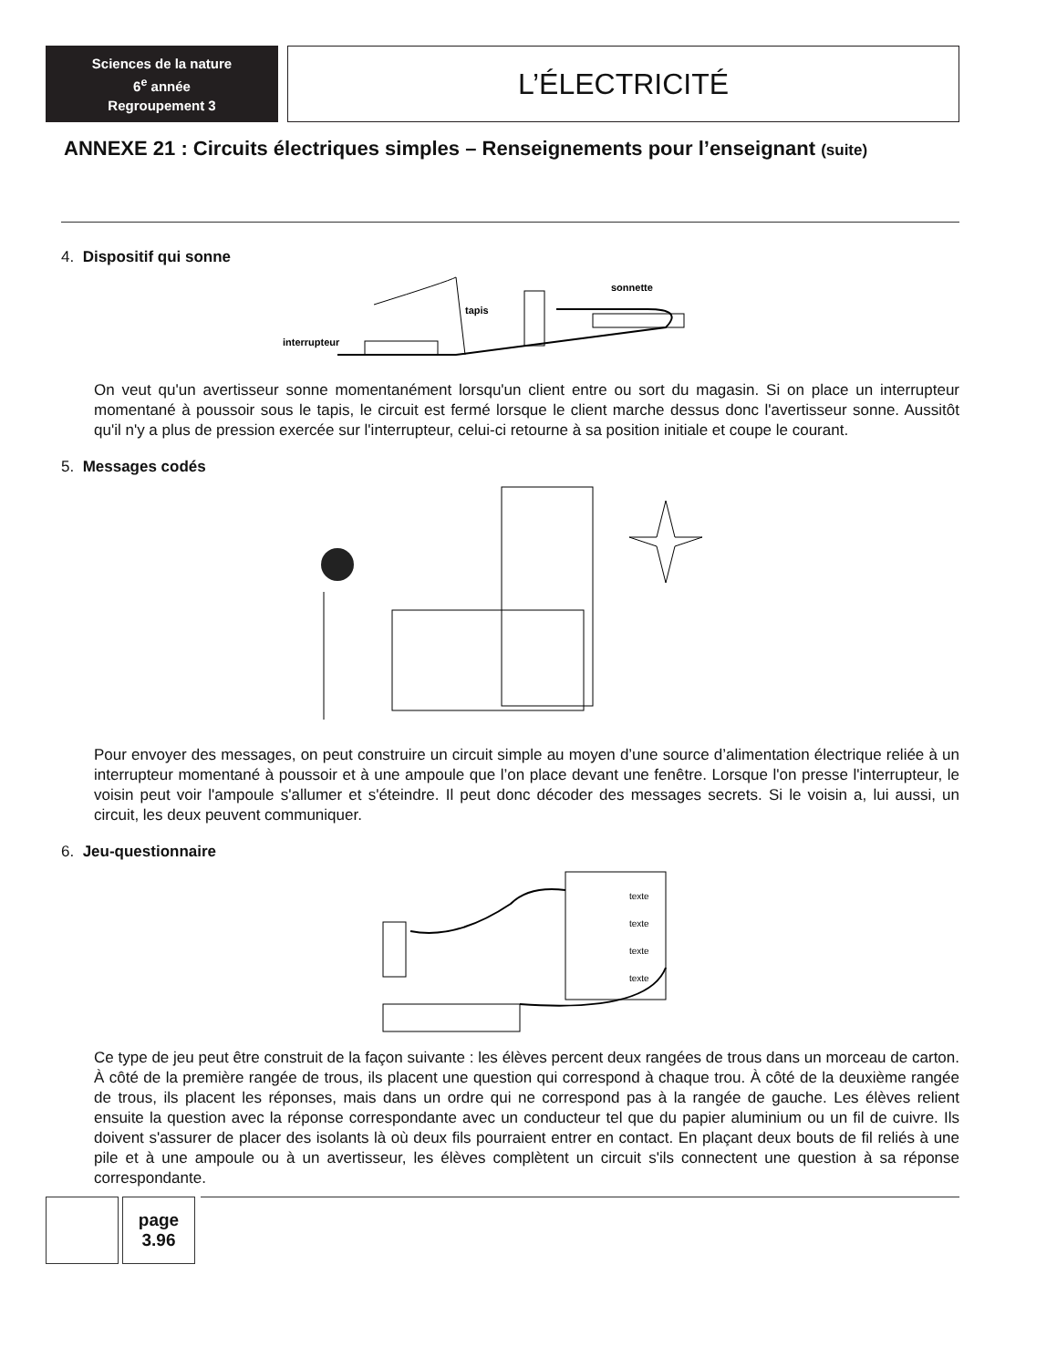Sciences de la nature
6<sup>e</sup> année
Regroupement 3
L’ÉLECTRICITÉ
ANNEXE 21 : Circuits électriques simples – Renseignements pour l’enseignant (suite)
4. Dispositif qui sonne
tapis
sonnette
interrupteur
On veut qu'un avertisseur sonne momentanément lorsqu'un client entre ou sort du magasin. Si on place un interrupteur momentané à poussoir sous le tapis, le circuit est fermé lorsque le client marche dessus donc l'avertisseur sonne. Aussitôt qu'il n'y a plus de pression exercée sur l'interrupteur, celui-ci retourne à sa position initiale et coupe le courant.
5. Messages codés
Pour envoyer des messages, on peut construire un circuit simple au moyen d’une source d’alimentation électrique reliée à un interrupteur momentané à poussoir et à une ampoule que l’on place devant une fenêtre. Lorsque l'on presse l'interrupteur, le voisin peut voir l'ampoule s'allumer et s'éteindre. Il peut donc décoder des messages secrets. Si le voisin a, lui aussi, un circuit, les deux peuvent communiquer.
6. Jeu-questionnaire
texte
texte
texte
texte
Ce type de jeu peut être construit de la façon suivante : les élèves percent deux rangées de trous dans un morceau de carton. À côté de la première rangée de trous, ils placent une question qui correspond à chaque trou. À côté de la deuxième rangée de trous, ils placent les réponses, mais dans un ordre qui ne correspond pas à la rangée de gauche. Les élèves relient ensuite la question avec la réponse correspondante avec un conducteur tel que du papier aluminium ou un fil de cuivre. Ils doivent s'assurer de placer des isolants là où deux fils pourraient entrer en contact. En plaçant deux bouts de fil reliés à une pile et à une ampoule ou à un avertisseur, les élèves complètent un circuit s'ils connectent une question à sa réponse correspondante.
page
3.96